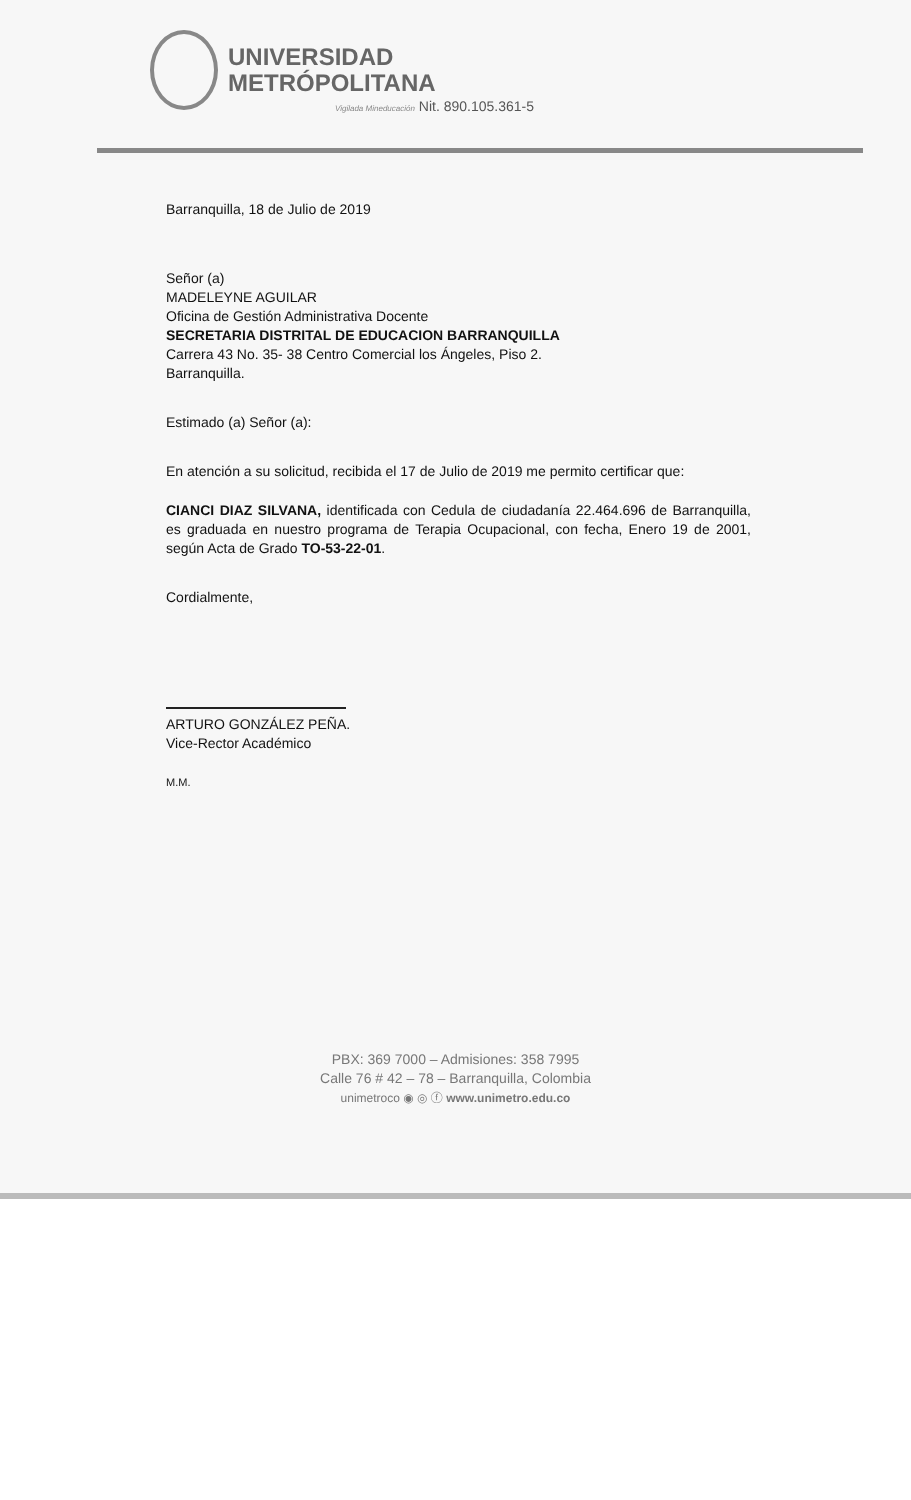UNIVERSIDAD
METRÓPOLITANA
Vigilada Mineducación Nit. 890.105.361-5
Barranquilla, 18 de Julio de 2019
Señor (a)
MADELEYNE AGUILAR
Oficina de Gestión Administrativa Docente
SECRETARIA DISTRITAL DE EDUCACION BARRANQUILLA
Carrera 43 No. 35- 38 Centro Comercial los Ángeles, Piso 2.
Barranquilla.
Estimado (a) Señor (a):
En atención a su solicitud, recibida el 17 de Julio de 2019 me permito certificar que:
CIANCI DIAZ SILVANA, identificada con Cedula de ciudadanía 22.464.696 de Barranquilla, es graduada en nuestro programa de Terapia Ocupacional, con fecha, Enero 19 de 2001, según Acta de Grado TO-53-22-01.
Cordialmente,
ARTURO GONZÁLEZ PEÑA.
Vice-Rector Académico
M.M.
PBX: 369 7000 – Admisiones: 358 7995
Calle 76 # 42 – 78 – Barranquilla, Colombia
unimetroco ◉ ◎ ⓕ www.unimetro.edu.co